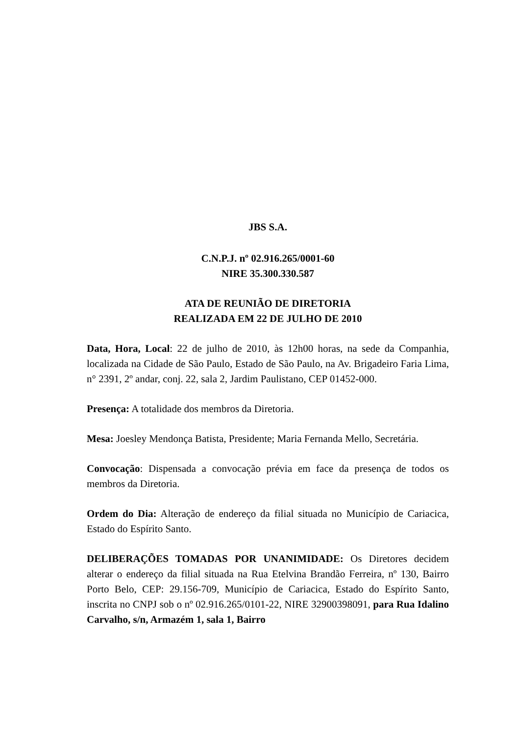JBS S.A.
C.N.P.J. nº 02.916.265/0001-60
NIRE 35.300.330.587
ATA DE REUNIÃO DE DIRETORIA
REALIZADA EM 22 DE JULHO DE 2010
Data, Hora, Local: 22 de julho de 2010, às 12h00 horas, na sede da Companhia, localizada na Cidade de São Paulo, Estado de São Paulo, na Av. Brigadeiro Faria Lima, n° 2391, 2º andar, conj. 22, sala 2, Jardim Paulistano, CEP 01452-000.
Presença: A totalidade dos membros da Diretoria.
Mesa: Joesley Mendonça Batista, Presidente; Maria Fernanda Mello, Secretária.
Convocação: Dispensada a convocação prévia em face da presença de todos os membros da Diretoria.
Ordem do Dia: Alteração de endereço da filial situada no Município de Cariacica, Estado do Espírito Santo.
DELIBERAÇÕES TOMADAS POR UNANIMIDADE: Os Diretores decidem alterar o endereço da filial situada na Rua Etelvina Brandão Ferreira, nº 130, Bairro Porto Belo, CEP: 29.156-709, Município de Cariacica, Estado do Espírito Santo, inscrita no CNPJ sob o nº 02.916.265/0101-22, NIRE 32900398091, para Rua Idalino Carvalho, s/n, Armazém 1, sala 1, Bairro